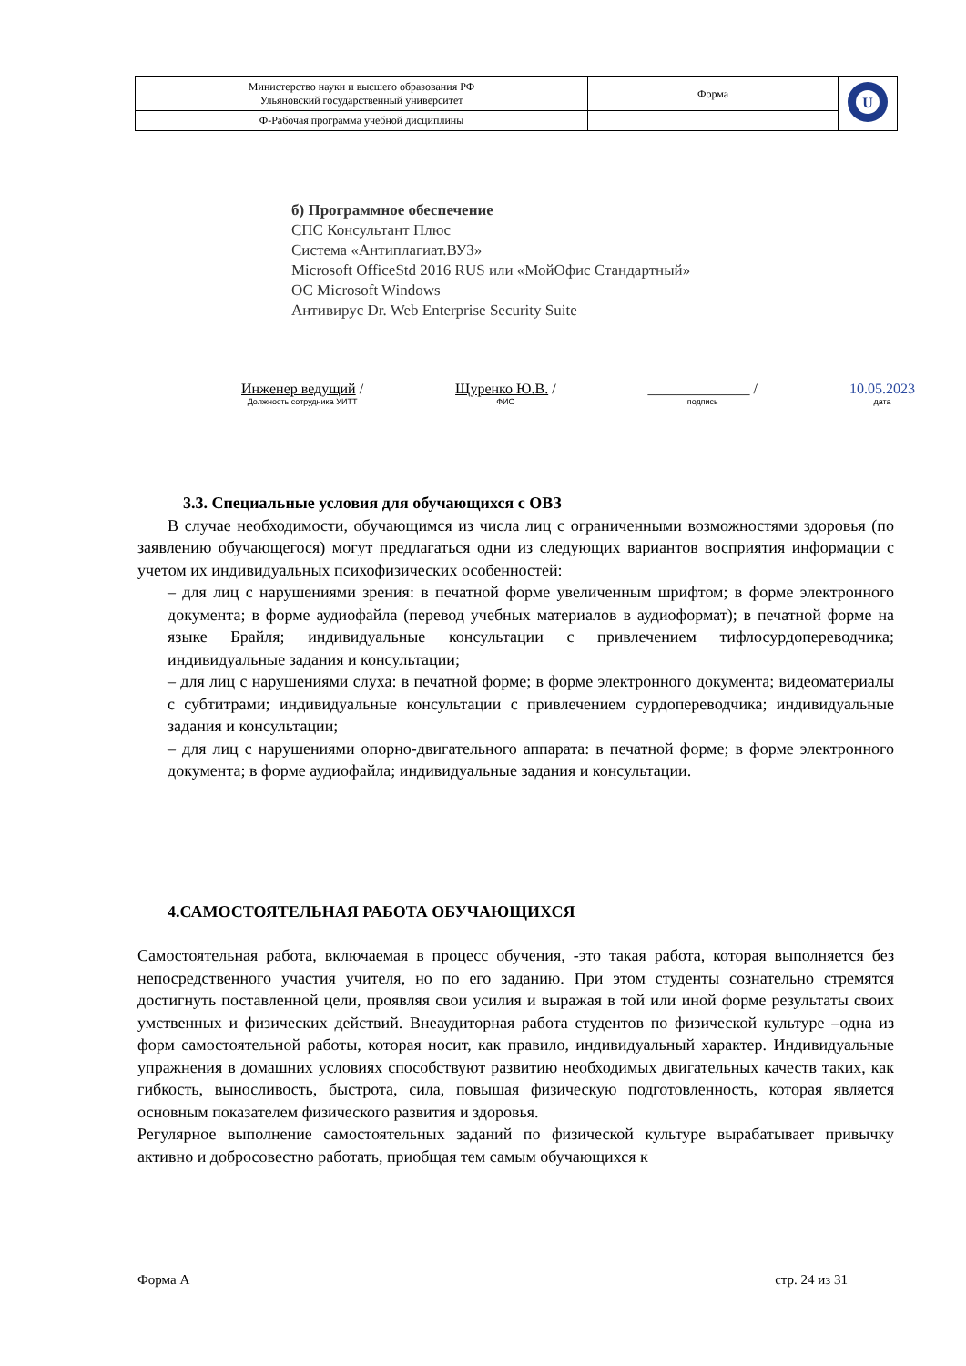| Министерство науки и высшего образования РФ Ульяновский государственный университет | Форма | U |
| Ф-Рабочая программа учебной дисциплины | | |
б) Программное обеспечение
СПС Консультант Плюс
Система «Антиплагиат.ВУЗ»
Microsoft OfficeStd 2016 RUS или «МойОфис Стандартный»
ОС Microsoft Windows
Антивирус Dr. Web Enterprise Security Suite
Инженер ведущий /
Должность сотрудника УИТТ
Щуренко Ю.В. /
ФИО
______________ /
подпись
10.05.2023
дата
3.3. Специальные условия для обучающихся с ОВЗ
В случае необходимости, обучающимся из числа лиц с ограниченными возможностями здоровья (по заявлению обучающегося) могут предлагаться одни из следующих вариантов восприятия информации с учетом их индивидуальных психофизических особенностей:
– для лиц с нарушениями зрения: в печатной форме увеличенным шрифтом; в форме электронного документа; в форме аудиофайла (перевод учебных материалов в аудиоформат); в печатной форме на языке Брайля; индивидуальные консультации с привлечением тифлосурдопереводчика; индивидуальные задания и консультации;
– для лиц с нарушениями слуха: в печатной форме; в форме электронного документа; видеоматериалы с субтитрами; индивидуальные консультации с привлечением сурдопереводчика; индивидуальные задания и консультации;
– для лиц с нарушениями опорно-двигательного аппарата: в печатной форме; в форме электронного документа; в форме аудиофайла; индивидуальные задания и консультации.
4.САМОСТОЯТЕЛЬНАЯ РАБОТА ОБУЧАЮЩИХСЯ
Самостоятельная работа, включаемая в процесс обучения, -это такая работа, которая выполняется без непосредственного участия учителя, но по его заданию. При этом студенты сознательно стремятся достигнуть поставленной цели, проявляя свои усилия и выражая в той или иной форме результаты своих умственных и физических действий. Внеаудиторная работа студентов по физической культуре –одна из форм самостоятельной работы, которая носит, как правило, индивидуальный характер. Индивидуальные упражнения в домашних условиях способствуют развитию необходимых двигательных качеств таких, как гибкость, выносливость, быстрота, сила, повышая физическую подготовленность, которая является основным показателем физического развития и здоровья.
Регулярное выполнение самостоятельных заданий по физической культуре вырабатывает привычку активно и добросовестно работать, приобщая тем самым обучающихся к
Форма А стр. 24 из 31